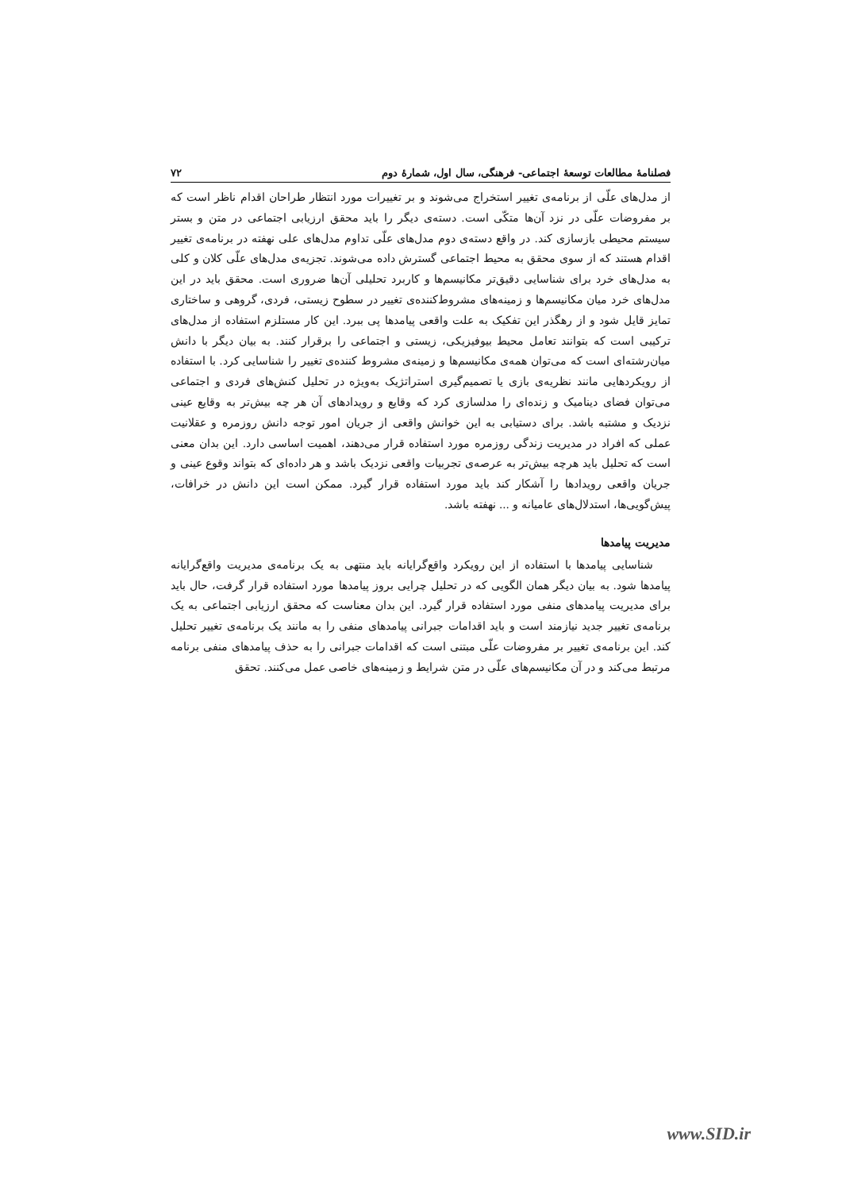فصلنامهٔ مطالعات توسعهٔ اجتماعی- فرهنگی، سال اول، شمارهٔ دوم ۷۲
از مدل‌های علّی از برنامه‌ی تغییر استخراج می‌شوند و بر تغییرات مورد انتظار طراحان اقدام ناظر است که بر مفروضات علّی در نزد آن‌ها متکّی است. دسته‌ی دیگر را باید محقق ارزیابی اجتماعی در متن و بستر سیستم محیطی بازسازی کند. در واقع دسته‌ی دوم مدل‌های علّی تداوم مدل‌های علی نهفته در برنامه‌ی تغییر اقدام هستند که از سوی محقق به محیط اجتماعی گسترش داده می‌شوند. تجزیه‌ی مدل‌های علّی کلان و کلی به مدل‌های خرد برای شناسایی دقیق‌تر مکانیسم‌ها و کاربرد تحلیلی آن‌ها ضروری است. محقق باید در این مدل‌های خرد میان مکانیسم‌ها و زمینه‌های مشروط‌کننده‌ی تغییر در سطوح زیستی، فردی، گروهی و ساختاری تمایز قایل شود و از رهگذر این تفکیک به علت واقعی پیامدها پی ببرد. این کار مستلزم استفاده از مدل‌های ترکیبی است که بتوانند تعامل محیط بیوفیزیکی، زیستی و اجتماعی را برقرار کنند. به بیان دیگر با دانش میان‌رشته‌ای است که می‌توان همه‌ی مکانیسم‌ها و زمینه‌ی مشروط کننده‌ی تغییر را شناسایی کرد. با استفاده از رویکردهایی مانند نظریه‌ی بازی یا تصمیم‌گیری استراتژیک به‌ویژه در تحلیل کنش‌های فردی و اجتماعی می‌توان فضای دینامیک و زنده‌ای را مدلسازی کرد که وقایع و رویدادهای آن هر چه بیش‌تر به وقایع عینی نزدیک و مشتبه باشد. برای دستیابی به این خوانش واقعی از جریان امور توجه دانش روزمره و عقلانیت عملی که افراد در مدیریت زندگی روزمره مورد استفاده قرار می‌دهند، اهمیت اساسی دارد. این بدان معنی است که تحلیل باید هرچه بیش‌تر به عرصه‌ی تجربیات واقعی نزدیک باشد و هر داده‌ای که بتواند وقوع عینی و جریان واقعی رویدادها را آشکار کند باید مورد استفاده قرار گیرد. ممکن است این دانش در خرافات، پیش‌گویی‌ها، استدلال‌های عامیانه و ... نهفته باشد.
مدیریت پیامدها
شناسایی پیامدها با استفاده از این رویکرد واقع‌گرایانه باید منتهی به یک برنامه‌ی مدیریت واقع‌گرایانه پیامدها شود. به بیان دیگر همان الگویی که در تحلیل چرایی بروز پیامدها مورد استفاده قرار گرفت، حال باید برای مدیریت پیامدهای منفی مورد استفاده قرار گیرد. این بدان معناست که محقق ارزیابی اجتماعی به یک برنامه‌ی تغییر جدید نیازمند است و باید اقدامات جبرانی پیامدهای منفی را به مانند یک برنامه‌ی تغییر تحلیل کند. این برنامه‌ی تغییر بر مفروضات علّی مبتنی است که اقدامات جبرانی را به حذف پیامدهای منفی برنامه مرتبط می‌کند و در آن مکانیسم‌های علّی در متن شرایط و زمینه‌های خاصی عمل می‌کنند. تحقق
www.SID.ir